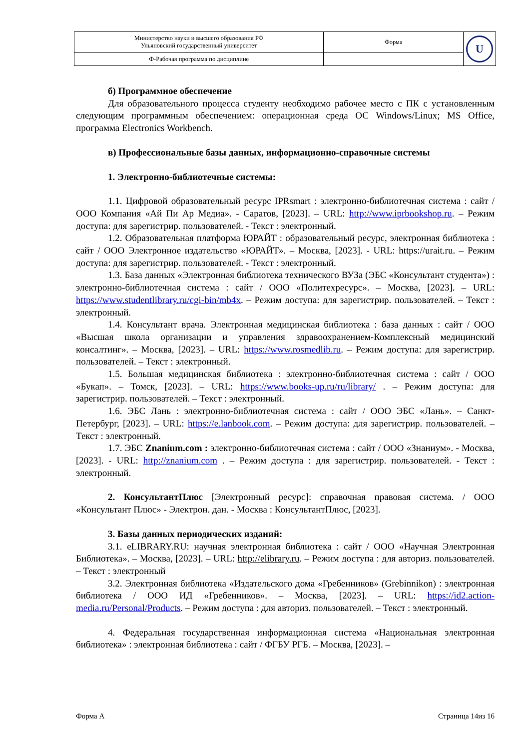| Министерство науки и высшего образования РФ Ульяновский государственный университет | Форма | U |
| Ф-Рабочая программа по дисциплине | | |
б) Программное обеспечение
Для образовательного процесса студенту необходимо рабочее место с ПК с установленным следующим программным обеспечением: операционная среда ОС Windows/Linux; MS Office, программа Electronics Workbench.
в) Профессиональные базы данных, информационно-справочные системы
1. Электронно-библиотечные системы:
1.1. Цифровой образовательный ресурс IPRsmart : электронно-библиотечная система : сайт / ООО Компания «Ай Пи Ар Медиа». - Саратов, [2023]. – URL: http://www.iprbookshop.ru. – Режим доступа: для зарегистрир. пользователей. - Текст : электронный.
1.2. Образовательная платформа ЮРАЙТ : образовательный ресурс, электронная библиотека : сайт / ООО Электронное издательство «ЮРАЙТ». – Москва, [2023]. - URL: https://urait.ru. – Режим доступа: для зарегистрир. пользователей. - Текст : электронный.
1.3. База данных «Электронная библиотека технического ВУЗа (ЭБС «Консультант студента») : электронно-библиотечная система : сайт / ООО «Политехресурс». – Москва, [2023]. – URL: https://www.studentlibrary.ru/cgi-bin/mb4x. – Режим доступа: для зарегистрир. пользователей. – Текст : электронный.
1.4. Консультант врача. Электронная медицинская библиотека : база данных : сайт / ООО «Высшая школа организации и управления здравоохранением-Комплексный медицинский консалтинг». – Москва, [2023]. – URL: https://www.rosmedlib.ru. – Режим доступа: для зарегистрир. пользователей. – Текст : электронный.
1.5. Большая медицинская библиотека : электронно-библиотечная система : сайт / ООО «Букап». – Томск, [2023]. – URL: https://www.books-up.ru/ru/library/ . – Режим доступа: для зарегистрир. пользователей. – Текст : электронный.
1.6. ЭБС Лань : электронно-библиотечная система : сайт / ООО ЭБС «Лань». – Санкт-Петербург, [2023]. – URL: https://e.lanbook.com. – Режим доступа: для зарегистрир. пользователей. – Текст : электронный.
1.7. ЭБС Znanium.com : электронно-библиотечная система : сайт / ООО «Знаниум». - Москва, [2023]. - URL: http://znanium.com . – Режим доступа : для зарегистрир. пользователей. - Текст : электронный.
2. КонсультантПлюс [Электронный ресурс]: справочная правовая система. / ООО «Консультант Плюс» - Электрон. дан. - Москва : КонсультантПлюс, [2023].
3. Базы данных периодических изданий:
3.1. eLIBRARY.RU: научная электронная библиотека : сайт / ООО «Научная Электронная Библиотека». – Москва, [2023]. – URL: http://elibrary.ru. – Режим доступа : для авториз. пользователей. – Текст : электронный
3.2. Электронная библиотека «Издательского дома «Гребенников» (Grebinnikon) : электронная библиотека / ООО ИД «Гребенников». – Москва, [2023]. – URL: https://id2.action-media.ru/Personal/Products. – Режим доступа : для авториз. пользователей. – Текст : электронный.
4. Федеральная государственная информационная система «Национальная электронная библиотека» : электронная библиотека : сайт / ФГБУ РГБ. – Москва, [2023]. –
Форма А Страница 14из 16